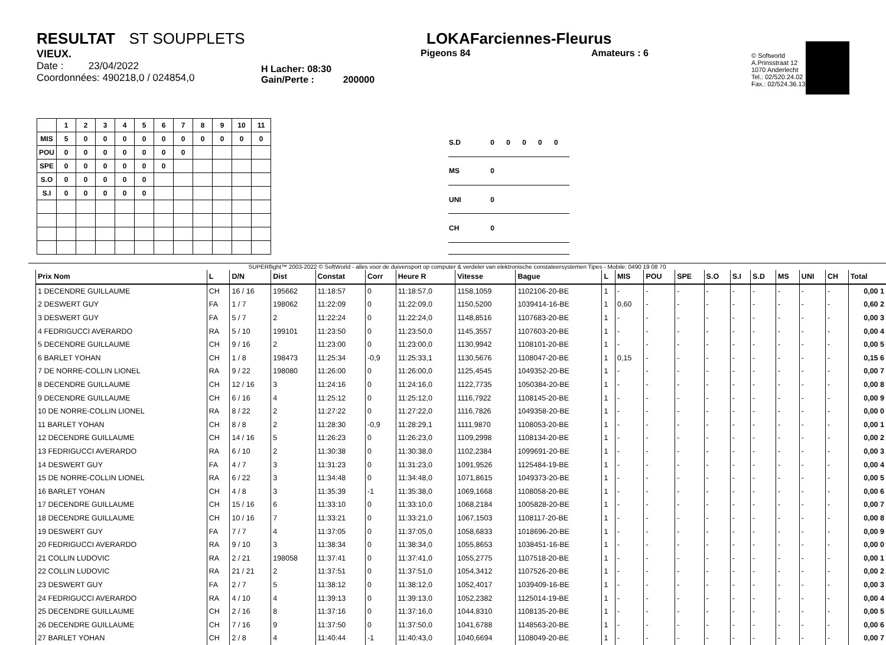RESULTAT ST SOUPPLETS
VIEUX.
Date : 23/04/2022
Coordonnées: 490218,0 / 024854,0
H Lacher: 08:30
Gain/Perte : 200000
LOKAFarciennes-Fleurus
Pigeons 84 Amateurs : 6
© Softworld
A.Prinsstraat 12
1070 Anderlecht
Tel.: 02/520.24.02
Fax.: 02/524.36.13
| | 1 | 2 | 3 | 4 | 5 | 6 | 7 | 8 | 9 | 10 | 11 |
| --- | --- | --- | --- | --- | --- | --- | --- | --- | --- | --- | --- |
| MIS | 5 | 0 | 0 | 0 | 0 | 0 | 0 | 0 | 0 | 0 | 0 |
| POU | 0 | 0 | 0 | 0 | 0 | 0 | 0 | | | | |
| SPE | 0 | 0 | 0 | 0 | 0 | 0 | | | | | |
| S.O | 0 | 0 | 0 | 0 | 0 | | | | | | |
| S.I | 0 | 0 | 0 | 0 | 0 | | | | | | |
| S.D | 0 | 0 | 0 | 0 | 0 |
| MS | 0 | | | | |
| UNI | 0 | | | | |
| CH | 0 | | | | |
SUPERflight™ 2003-2022 © SoftWorld - alles voor de duivensport op computer & verdeler van elektronische constateersystemen Tipes - Mobile: 0490 19 08 70
| Prix Nom | L | D/N | Dist | Constat | Corr | Heure R | Vitesse | Bague | L | MIS | POU | SPE | S.O | S.I | S.D | MS | UNI | CH | Total |
| --- | --- | --- | --- | --- | --- | --- | --- | --- | --- | --- | --- | --- | --- | --- | --- | --- | --- | --- | --- |
| 1 DECENDRE GUILLAUME | CH | 16 / 16 | 195662 | 11:18:57 | 0 | 11:18:57,0 | 1158,1059 | 1102106-20-BE | 1 | - | - | - | - | - | - | - | - | - | 0,00 1 |
| 2 DESWERT GUY | FA | 1 / 7 | 198062 | 11:22:09 | 0 | 11:22:09,0 | 1150,5200 | 1039414-16-BE | 1 | 0,60 | - | - | - | - | - | - | - | - | 0,60 2 |
| 3 DESWERT GUY | FA | 5 / 7 | 2 | 11:22:24 | 0 | 11:22:24,0 | 1148,8516 | 1107683-20-BE | 1 | - | - | - | - | - | - | - | - | - | 0,00 3 |
| 4 FEDRIGUCCI AVERARDO | RA | 5 / 10 | 199101 | 11:23:50 | 0 | 11:23:50,0 | 1145,3557 | 1107603-20-BE | 1 | - | - | - | - | - | - | - | - | - | 0,00 4 |
| 5 DECENDRE GUILLAUME | CH | 9 / 16 | 2 | 11:23:00 | 0 | 11:23:00,0 | 1130,9942 | 1108101-20-BE | 1 | - | - | - | - | - | - | - | - | - | 0,00 5 |
| 6 BARLET YOHAN | CH | 1 / 8 | 198473 | 11:25:34 | -0,9 | 11:25:33,1 | 1130,5676 | 1108047-20-BE | 1 | 0,15 | - | - | - | - | - | - | - | - | 0,15 6 |
| 7 DE NORRE-COLLIN LIONEL | RA | 9 / 22 | 198080 | 11:26:00 | 0 | 11:26:00,0 | 1125,4545 | 1049352-20-BE | 1 | - | - | - | - | - | - | - | - | - | 0,00 7 |
| 8 DECENDRE GUILLAUME | CH | 12 / 16 | 3 | 11:24:16 | 0 | 11:24:16,0 | 1122,7735 | 1050384-20-BE | 1 | - | - | - | - | - | - | - | - | - | 0,00 8 |
| 9 DECENDRE GUILLAUME | CH | 6 / 16 | 4 | 11:25:12 | 0 | 11:25:12,0 | 1116,7922 | 1108145-20-BE | 1 | - | - | - | - | - | - | - | - | - | 0,00 9 |
| 10 DE NORRE-COLLIN LIONEL | RA | 8 / 22 | 2 | 11:27:22 | 0 | 11:27:22,0 | 1116,7826 | 1049358-20-BE | 1 | - | - | - | - | - | - | - | - | - | 0,00 0 |
| 11 BARLET YOHAN | CH | 8 / 8 | 2 | 11:28:30 | -0,9 | 11:28:29,1 | 1111,9870 | 1108053-20-BE | 1 | - | - | - | - | - | - | - | - | - | 0,00 1 |
| 12 DECENDRE GUILLAUME | CH | 14 / 16 | 5 | 11:26:23 | 0 | 11:26:23,0 | 1109,2998 | 1108134-20-BE | 1 | - | - | - | - | - | - | - | - | - | 0,00 2 |
| 13 FEDRIGUCCI AVERARDO | RA | 6 / 10 | 2 | 11:30:38 | 0 | 11:30:38,0 | 1102,2384 | 1099691-20-BE | 1 | - | - | - | - | - | - | - | - | - | 0,00 3 |
| 14 DESWERT GUY | FA | 4 / 7 | 3 | 11:31:23 | 0 | 11:31:23,0 | 1091,9526 | 1125484-19-BE | 1 | - | - | - | - | - | - | - | - | - | 0,00 4 |
| 15 DE NORRE-COLLIN LIONEL | RA | 6 / 22 | 3 | 11:34:48 | 0 | 11:34:48,0 | 1071,8615 | 1049373-20-BE | 1 | - | - | - | - | - | - | - | - | - | 0,00 5 |
| 16 BARLET YOHAN | CH | 4 / 8 | 3 | 11:35:39 | -1 | 11:35:38,0 | 1069,1668 | 1108058-20-BE | 1 | - | - | - | - | - | - | - | - | - | 0,00 6 |
| 17 DECENDRE GUILLAUME | CH | 15 / 16 | 6 | 11:33:10 | 0 | 11:33:10,0 | 1068,2184 | 1005828-20-BE | 1 | - | - | - | - | - | - | - | - | - | 0,00 7 |
| 18 DECENDRE GUILLAUME | CH | 10 / 16 | 7 | 11:33:21 | 0 | 11:33:21,0 | 1067,1503 | 1108117-20-BE | 1 | - | - | - | - | - | - | - | - | - | 0,00 8 |
| 19 DESWERT GUY | FA | 7 / 7 | 4 | 11:37:05 | 0 | 11:37:05,0 | 1058,6833 | 1018696-20-BE | 1 | - | - | - | - | - | - | - | - | - | 0,00 9 |
| 20 FEDRIGUCCI AVERARDO | RA | 9 / 10 | 3 | 11:38:34 | 0 | 11:38:34,0 | 1055,8653 | 1038451-16-BE | 1 | - | - | - | - | - | - | - | - | - | 0,00 0 |
| 21 COLLIN LUDOVIC | RA | 2 / 21 | 198058 | 11:37:41 | 0 | 11:37:41,0 | 1055,2775 | 1107518-20-BE | 1 | - | - | - | - | - | - | - | - | - | 0,00 1 |
| 22 COLLIN LUDOVIC | RA | 21 / 21 | 2 | 11:37:51 | 0 | 11:37:51,0 | 1054,3412 | 1107526-20-BE | 1 | - | - | - | - | - | - | - | - | - | 0,00 2 |
| 23 DESWERT GUY | FA | 2 / 7 | 5 | 11:38:12 | 0 | 11:38:12,0 | 1052,4017 | 1039409-16-BE | 1 | - | - | - | - | - | - | - | - | - | 0,00 3 |
| 24 FEDRIGUCCI AVERARDO | RA | 4 / 10 | 4 | 11:39:13 | 0 | 11:39:13,0 | 1052,2382 | 1125014-19-BE | 1 | - | - | - | - | - | - | - | - | - | 0,00 4 |
| 25 DECENDRE GUILLAUME | CH | 2 / 16 | 8 | 11:37:16 | 0 | 11:37:16,0 | 1044,8310 | 1108135-20-BE | 1 | - | - | - | - | - | - | - | - | - | 0,00 5 |
| 26 DECENDRE GUILLAUME | CH | 7 / 16 | 9 | 11:37:50 | 0 | 11:37:50,0 | 1041,6788 | 1148563-20-BE | 1 | - | - | - | - | - | - | - | - | - | 0,00 6 |
| 27 BARLET YOHAN | CH | 2 / 8 | 4 | 11:40:44 | -1 | 11:40:43,0 | 1040,6694 | 1108049-20-BE | 1 | - | - | - | - | - | - | - | - | - | 0,00 7 |